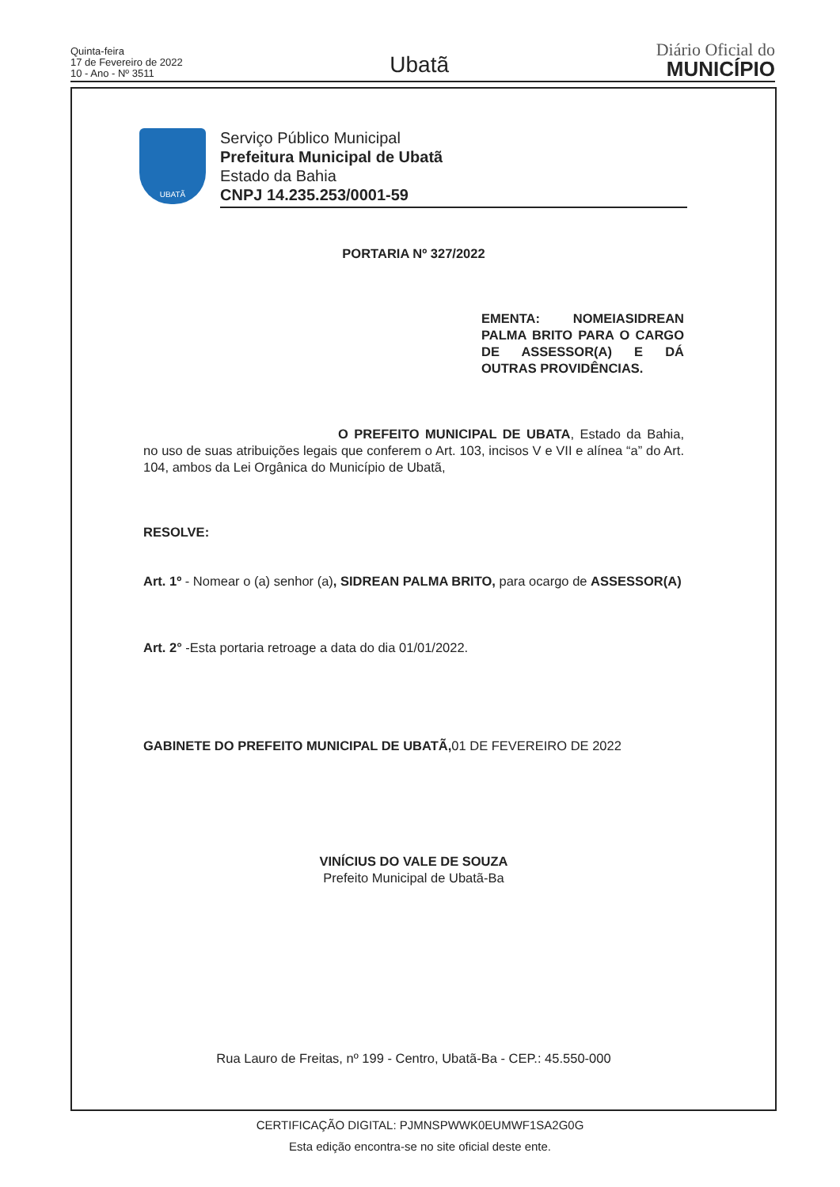Quinta-feira
17 de Fevereiro de 2022
10 - Ano - Nº 3511
Ubatã
Diário Oficial do
MUNICÍPIO
UBATÃ
Serviço Público Municipal
Prefeitura Municipal de Ubatã
Estado da Bahia
CNPJ 14.235.253/0001-59
PORTARIA Nº 327/2022
EMENTA: NOMEIASIDREAN PALMA BRITO PARA O CARGO DE ASSESSOR(A) E DÁ OUTRAS PROVIDÊNCIAS.
O PREFEITO MUNICIPAL DE UBATA, Estado da Bahia, no uso de suas atribuições legais que conferem o Art. 103, incisos V e VII e alínea “a” do Art. 104, ambos da Lei Orgânica do Município de Ubatã,
RESOLVE:
Art. 1º - Nomear o (a) senhor (a), SIDREAN PALMA BRITO, para ocargo de ASSESSOR(A)
Art. 2° -Esta portaria retroage a data do dia 01/01/2022.
GABINETE DO PREFEITO MUNICIPAL DE UBATÃ, 01 DE FEVEREIRO DE 2022
VINÍCIUS DO VALE DE SOUZA
Prefeito Municipal de Ubatã-Ba
Rua Lauro de Freitas, nº 199 - Centro, Ubatã-Ba - CEP.: 45.550-000
CERTIFICAÇÃO DIGITAL: PJMNSPWWK0EUMWF1SA2G0G
Esta edição encontra-se no site oficial deste ente.